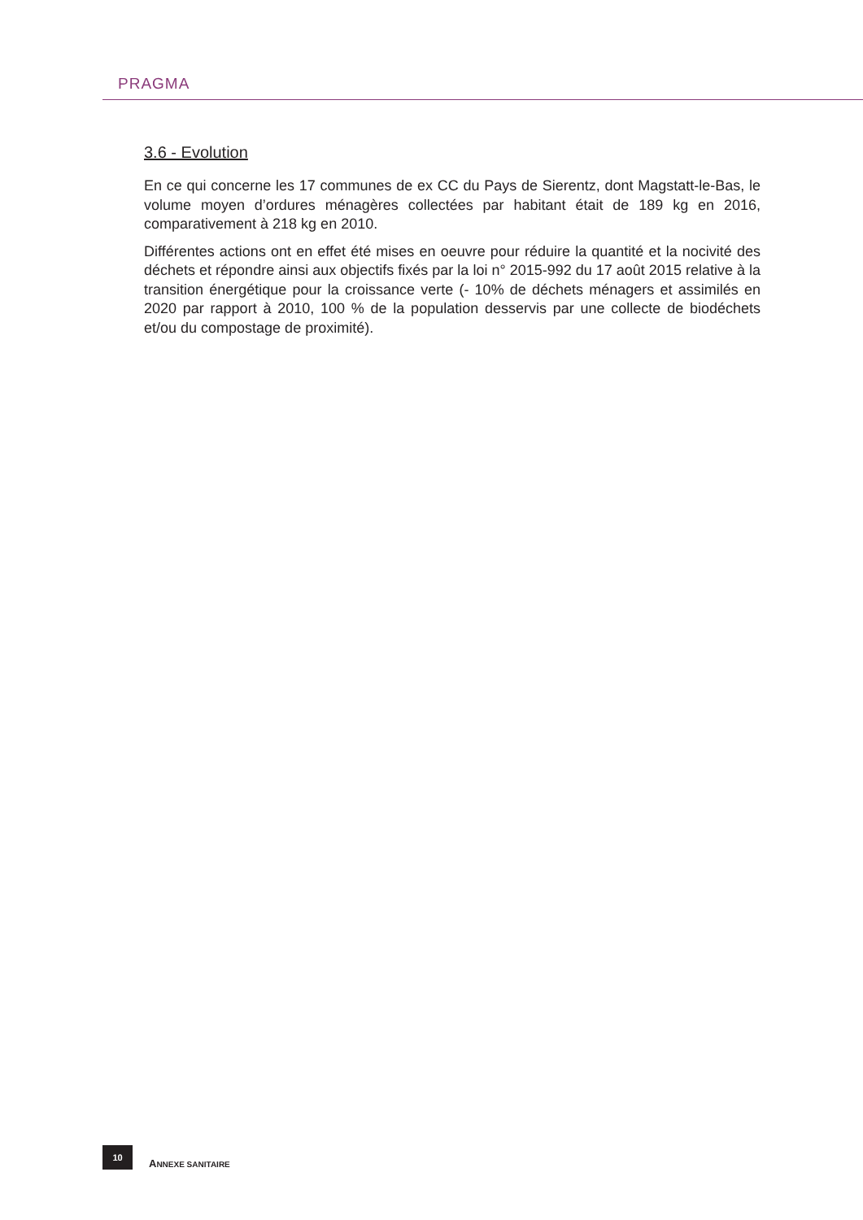PRAGMA
3.6 - Evolution
En ce qui concerne les 17 communes de ex CC du Pays de Sierentz, dont Magstatt-le-Bas, le volume moyen d’ordures ménagères collectées par habitant était de 189 kg en 2016, comparativement à 218 kg en 2010.
Différentes actions ont en effet été mises en oeuvre pour réduire la quantité et la nocivité des déchets et répondre ainsi aux objectifs fixés par la loi n° 2015-992 du 17 août 2015 relative à la transition énergétique pour la croissance verte (- 10% de déchets ménagers et assimilés en 2020 par rapport à 2010, 100 % de la population desservis par une collecte de biodéchets et/ou du compostage de proximité).
10
ANNEXE SANITAIRE